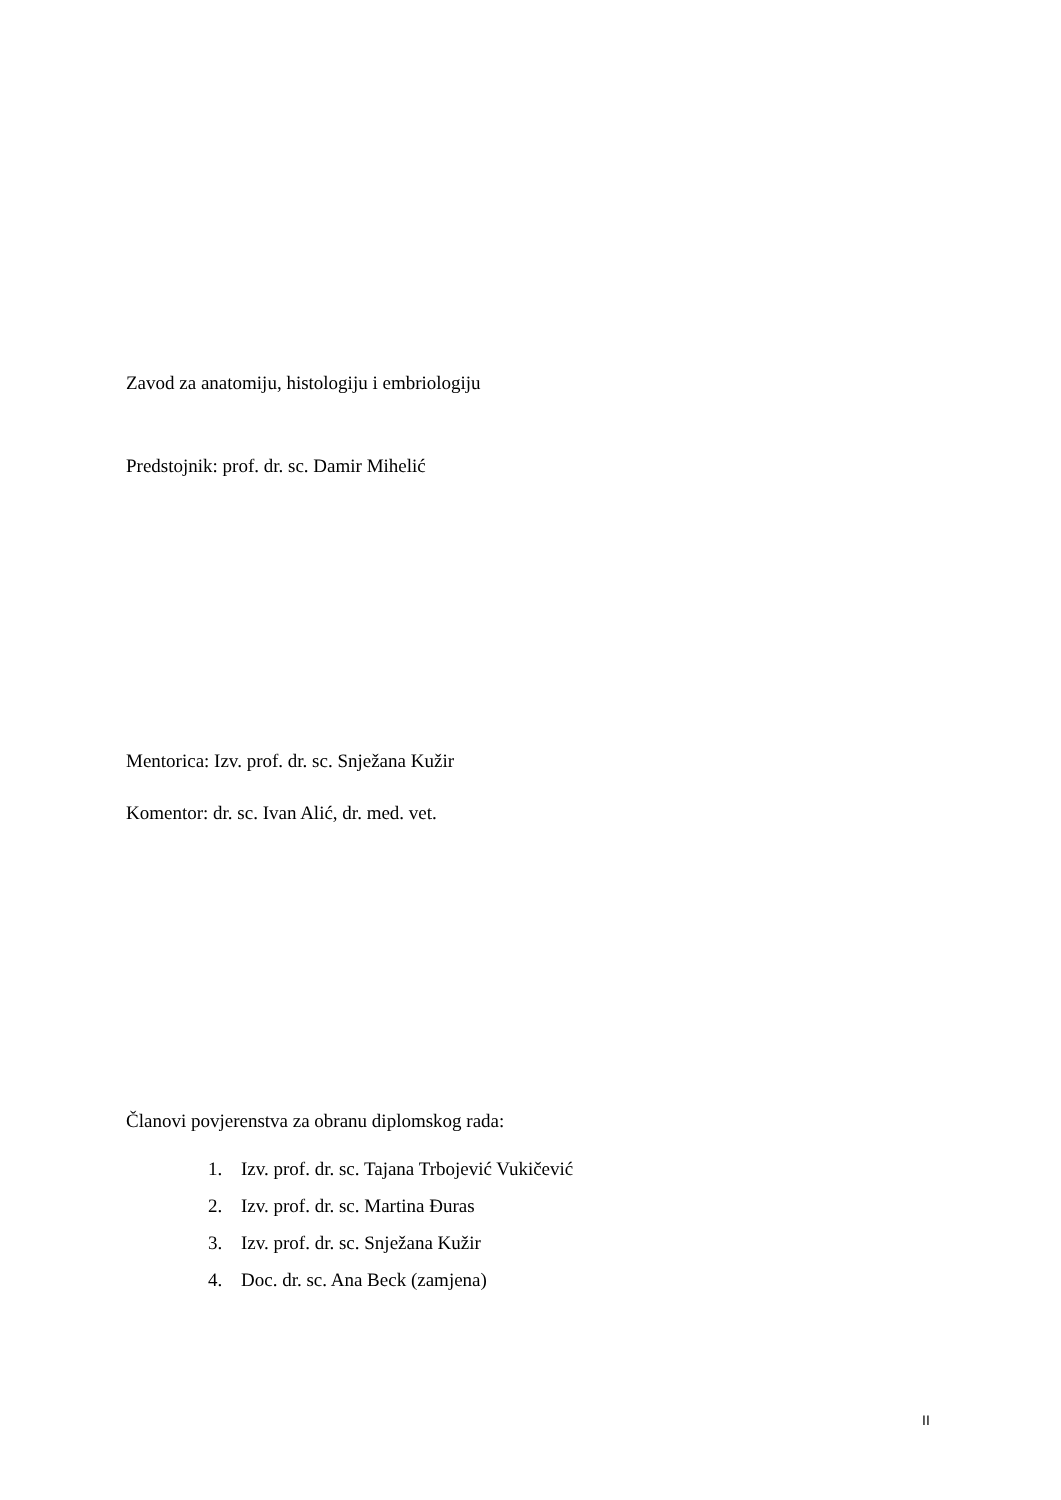Zavod za anatomiju, histologiju i embriologiju
Predstojnik: prof. dr. sc. Damir Mihelić
Mentorica: Izv. prof. dr. sc. Snježana Kužir
Komentor: dr. sc. Ivan Alić, dr. med. vet.
Članovi povjerenstva za obranu diplomskog rada:
1. Izv. prof. dr. sc. Tajana Trbojević Vukičević
2. Izv. prof. dr. sc. Martina Đuras
3. Izv. prof. dr. sc. Snježana Kužir
4. Doc. dr. sc. Ana Beck (zamjena)
II